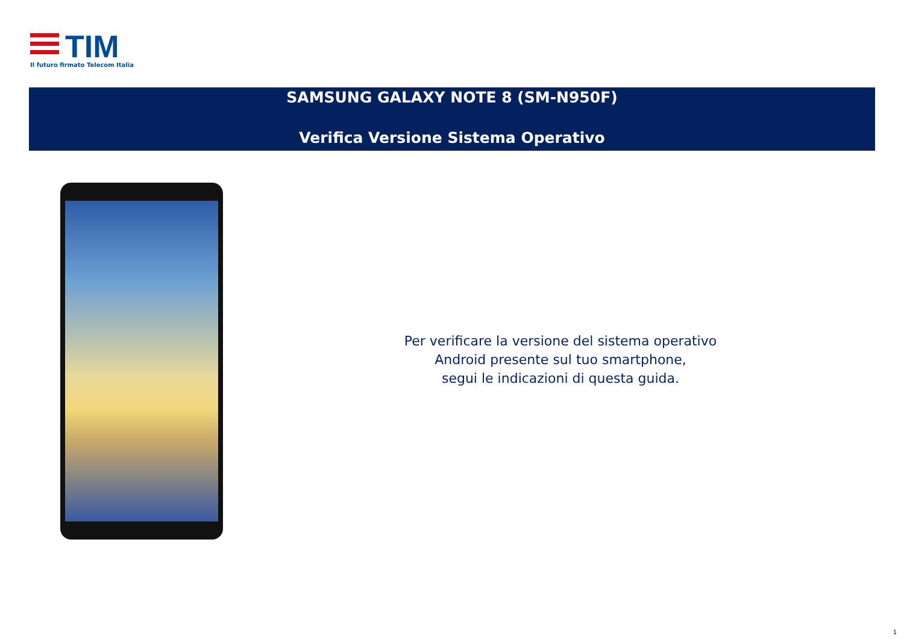TIM
Il futuro firmato Telecom Italia
SAMSUNG GALAXY NOTE 8 (SM-N950F)
Verifica Versione Sistema Operativo
Per verificare la versione del sistema operativo
Android presente sul tuo smartphone,
segui le indicazioni di questa guida.
1